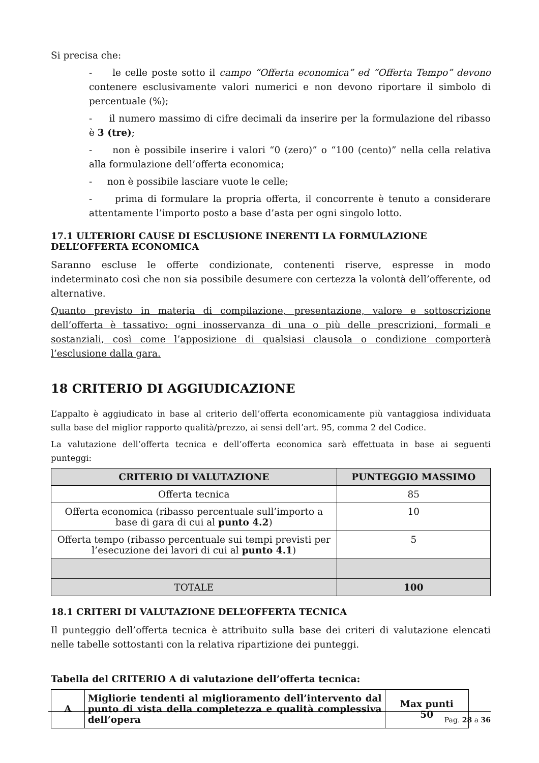Si precisa che:
- le celle poste sotto il campo “Offerta economica” ed “Offerta Tempo” devono contenere esclusivamente valori numerici e non devono riportare il simbolo di percentuale (%);
- il numero massimo di cifre decimali da inserire per la formulazione del ribasso è 3 (tre);
- non è possibile inserire i valori “0 (zero)” o “100 (cento)” nella cella relativa alla formulazione dell’offerta economica;
- non è possibile lasciare vuote le celle;
- prima di formulare la propria offerta, il concorrente è tenuto a considerare attentamente l’importo posto a base d’asta per ogni singolo lotto.
17.1 ULTERIORI CAUSE DI ESCLUSIONE INERENTI LA FORMULAZIONE DELL’OFFERTA ECONOMICA
Saranno escluse le offerte condizionate, contenenti riserve, espresse in modo indeterminato così che non sia possibile desumere con certezza la volontà dell’offerente, od alternative.
Quanto previsto in materia di compilazione, presentazione, valore e sottoscrizione dell’offerta è tassativo: ogni inosservanza di una o più delle prescrizioni, formali e sostanziali, così come l’apposizione di qualsiasi clausola o condizione comporterà l’esclusione dalla gara.
18 CRITERIO DI AGGIUDICAZIONE
L’appalto è aggiudicato in base al criterio dell’offerta economicamente più vantaggiosa individuata sulla base del miglior rapporto qualità/prezzo, ai sensi dell’art. 95, comma 2 del Codice.
La valutazione dell’offerta tecnica e dell’offerta economica sarà effettuata in base ai seguenti punteggi:
| CRITERIO DI VALUTAZIONE | PUNTEGGIO MASSIMO |
| --- | --- |
| Offerta tecnica | 85 |
| Offerta economica (ribasso percentuale sull’importo a base di gara di cui al punto 4.2 ) | 10 |
| Offerta tempo (ribasso percentuale sui tempi previsti per l’esecuzione dei lavori di cui al punto 4.1 ) | 5 |
| TOTALE | 100 |
18.1 CRITERI DI VALUTAZIONE DELL’OFFERTA TECNICA
Il punteggio dell’offerta tecnica è attribuito sulla base dei criteri di valutazione elencati nelle tabelle sottostanti con la relativa ripartizione dei punteggi.
Tabella del CRITERIO A di valutazione dell’offerta tecnica:
| A | Migliorie tendenti al miglioramento dell’intervento dal punto di vista della completezza e qualità complessiva dell’opera | Max punti 50 |
Pag. 28 a 36